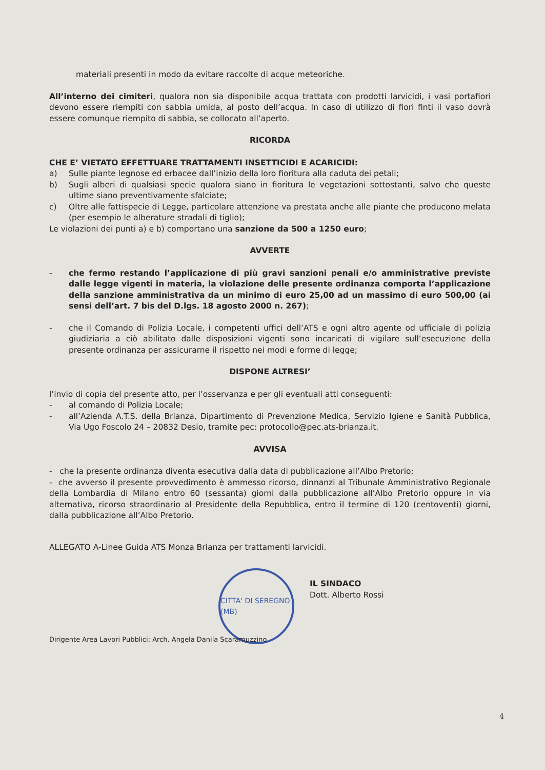materiali presenti in modo da evitare raccolte di acque meteoriche.
All’interno dei cimiteri, qualora non sia disponibile acqua trattata con prodotti larvicidi, i vasi portafiori devono essere riempiti con sabbia umida, al posto dell’acqua. In caso di utilizzo di fiori finti il vaso dovrà essere comunque riempito di sabbia, se collocato all’aperto.
RICORDA
CHE E’ VIETATO EFFETTUARE TRATTAMENTI INSETTICIDI E ACARICIDI:
a) Sulle piante legnose ed erbacee dall’inizio della loro fioritura alla caduta dei petali;
b) Sugli alberi di qualsiasi specie qualora siano in fioritura le vegetazioni sottostanti, salvo che queste ultime siano preventivamente sfalciate;
c) Oltre alle fattispecie di Legge, particolare attenzione va prestata anche alle piante che producono melata (per esempio le alberature stradali di tiglio);
Le violazioni dei punti a) e b) comportano una sanzione da 500 a 1250 euro;
AVVERTE
- che fermo restando l’applicazione di più gravi sanzioni penali e/o amministrative previste dalle legge vigenti in materia, la violazione delle presente ordinanza comporta l’applicazione della sanzione amministrativa da un minimo di euro 25,00 ad un massimo di euro 500,00 (ai sensi dell’art. 7 bis del D.lgs. 18 agosto 2000 n. 267);
- che il Comando di Polizia Locale, i competenti uffici dell’ATS e ogni altro agente od ufficiale di polizia giudiziaria a ciò abilitato dalle disposizioni vigenti sono incaricati di vigilare sull’esecuzione della presente ordinanza per assicurarne il rispetto nei modi e forme di legge;
DISPONE ALTRESI’
l’invio di copia del presente atto, per l’osservanza e per gli eventuali atti conseguenti:
- al comando di Polizia Locale;
- all’Azienda A.T.S. della Brianza, Dipartimento di Prevenzione Medica, Servizio Igiene e Sanità Pubblica, Via Ugo Foscolo 24 – 20832 Desio, tramite pec: protocollo@pec.ats-brianza.it.
AVVISA
- che la presente ordinanza diventa esecutiva dalla data di pubblicazione all’Albo Pretorio;
- che avverso il presente provvedimento è ammesso ricorso, dinnanzi al Tribunale Amministrativo Regionale della Lombardia di Milano entro 60 (sessanta) giorni dalla pubblicazione all’Albo Pretorio oppure in via alternativa, ricorso straordinario al Presidente della Repubblica, entro il termine di 120 (centoventi) giorni, dalla pubblicazione all’Albo Pretorio.
ALLEGATO A-Linee Guida ATS Monza Brianza per trattamenti larvicidi.
CITTA' DI SEREGNO (MB)
IL SINDACO
Dott. Alberto Rossi
Dirigente Area Lavori Pubblici: Arch. Angela Danila Scaramuzzino
4